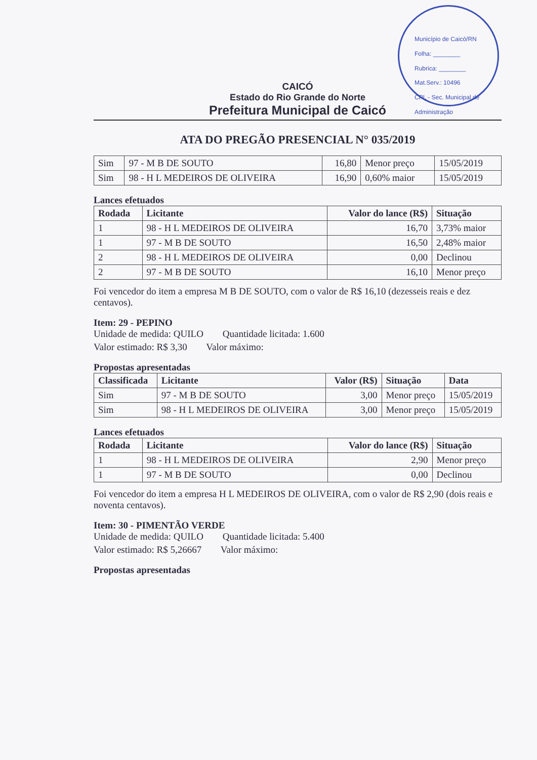Município de Caicó/RN
Folha: ________
Rubrica: ________
Mat.Serv.: 10496
CPL - Sec. Municipal de Administração
CAICÓ
Estado do Rio Grande do Norte
Prefeitura Municipal de Caicó
ATA DO PREGÃO PRESENCIAL N° 035/2019
| Sim | 97 - M B DE SOUTO | 16,80 | Menor preço | 15/05/2019 |
| Sim | 98 - H L MEDEIROS DE OLIVEIRA | 16,90 | 0,60% maior | 15/05/2019 |
Lances efetuados
| Rodada | Licitante | Valor do lance (R$) | Situação |
| --- | --- | --- | --- |
| 1 | 98 - H L MEDEIROS DE OLIVEIRA | 16,70 | 3,73% maior |
| 1 | 97 - M B DE SOUTO | 16,50 | 2,48% maior |
| 2 | 98 - H L MEDEIROS DE OLIVEIRA | 0,00 | Declinou |
| 2 | 97 - M B DE SOUTO | 16,10 | Menor preço |
Foi vencedor do item a empresa M B DE SOUTO, com o valor de R$ 16,10 (dezesseis reais e dez centavos).
Item: 29 - PEPINO
Unidade de medida: QUILO Quantidade licitada: 1.600
Valor estimado: R$ 3,30 Valor máximo:
Propostas apresentadas
| Classificada | Licitante | Valor (R$) | Situação | Data |
| --- | --- | --- | --- | --- |
| Sim | 97 - M B DE SOUTO | 3,00 | Menor preço | 15/05/2019 |
| Sim | 98 - H L MEDEIROS DE OLIVEIRA | 3,00 | Menor preço | 15/05/2019 |
Lances efetuados
| Rodada | Licitante | Valor do lance (R$) | Situação |
| --- | --- | --- | --- |
| 1 | 98 - H L MEDEIROS DE OLIVEIRA | 2,90 | Menor preço |
| 1 | 97 - M B DE SOUTO | 0,00 | Declinou |
Foi vencedor do item a empresa H L MEDEIROS DE OLIVEIRA, com o valor de R$ 2,90 (dois reais e noventa centavos).
Item: 30 - PIMENTÃO VERDE
Unidade de medida: QUILO Quantidade licitada: 5.400
Valor estimado: R$ 5,26667 Valor máximo:
Propostas apresentadas